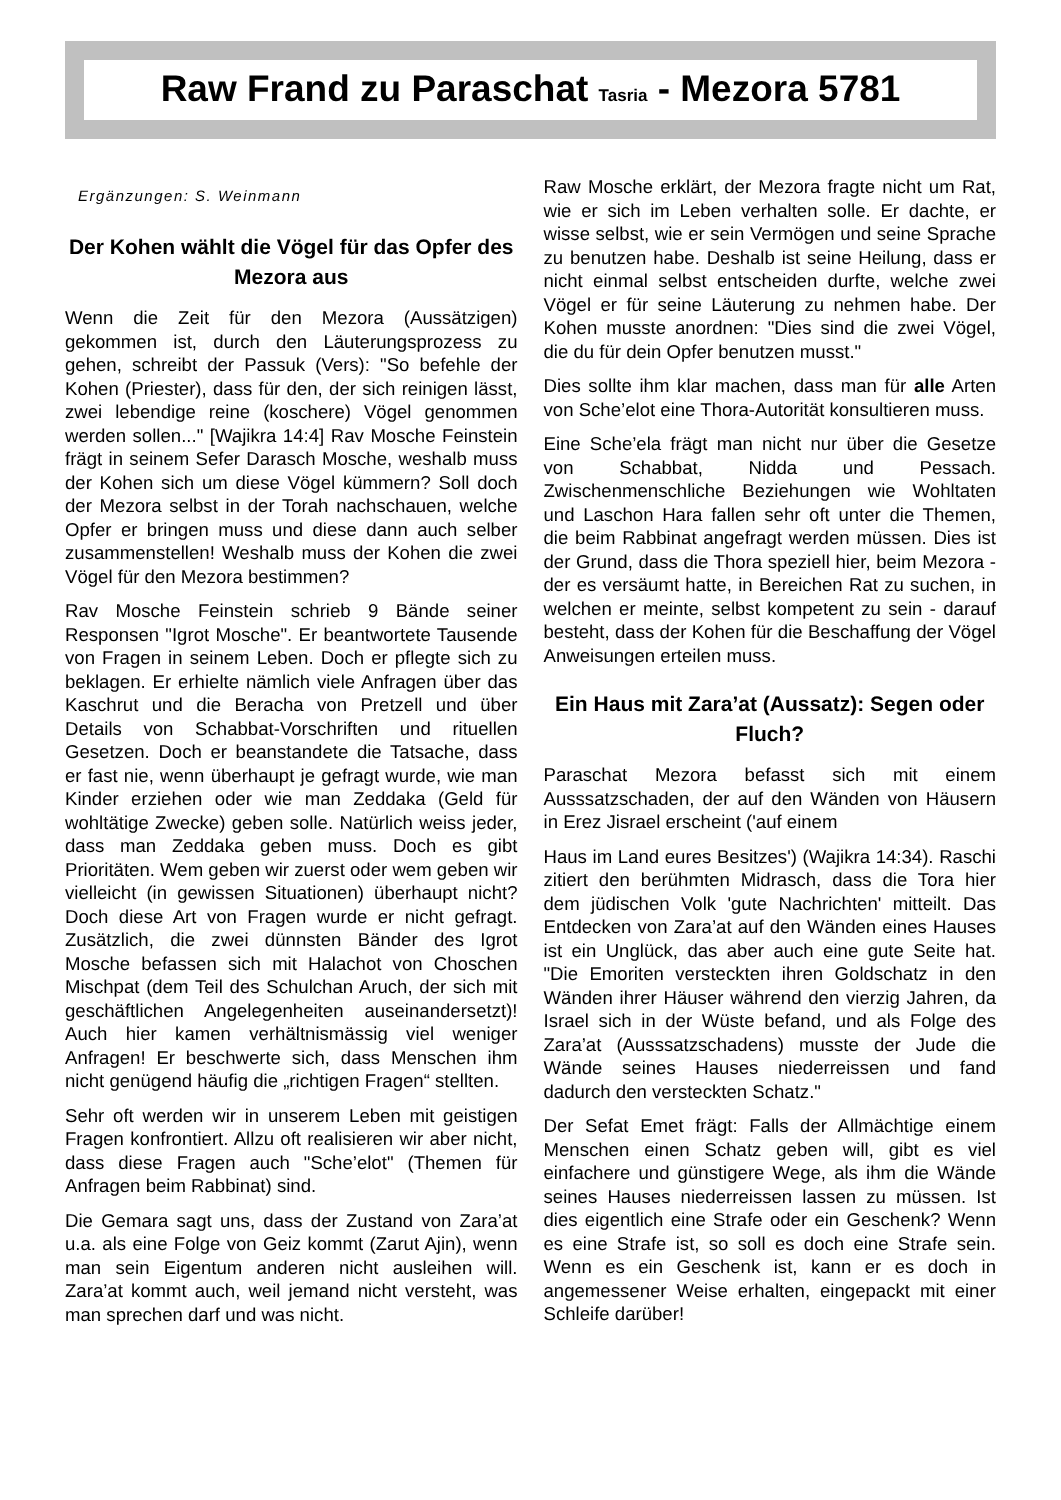Raw Frand zu Paraschat Tasria - Mezora 5781
Ergänzungen: S. Weinmann
Der Kohen wählt die Vögel für das Opfer des Mezora aus
Wenn die Zeit für den Mezora (Aussätzigen) gekommen ist, durch den Läuterungsprozess zu gehen, schreibt der Passuk (Vers): "So befehle der Kohen (Priester), dass für den, der sich reinigen lässt, zwei lebendige reine (koschere) Vögel genommen werden sollen..." [Wajikra 14:4] Rav Mosche Feinstein frägt in seinem Sefer Darasch Mosche, weshalb muss der Kohen sich um diese Vögel kümmern? Soll doch der Mezora selbst in der Torah nachschauen, welche Opfer er bringen muss und diese dann auch selber zusammenstellen! Weshalb muss der Kohen die zwei Vögel für den Mezora bestimmen?
Rav Mosche Feinstein schrieb 9 Bände seiner Responsen "Igrot Mosche". Er beantwortete Tausende von Fragen in seinem Leben. Doch er pflegte sich zu beklagen. Er erhielte nämlich viele Anfragen über das Kaschrut und die Beracha von Pretzell und über Details von Schabbat-Vorschriften und rituellen Gesetzen. Doch er beanstandete die Tatsache, dass er fast nie, wenn überhaupt je gefragt wurde, wie man Kinder erziehen oder wie man Zeddaka (Geld für wohltätige Zwecke) geben solle. Natürlich weiss jeder, dass man Zeddaka geben muss. Doch es gibt Prioritäten. Wem geben wir zuerst oder wem geben wir vielleicht (in gewissen Situationen) überhaupt nicht? Doch diese Art von Fragen wurde er nicht gefragt. Zusätzlich, die zwei dünnsten Bänder des Igrot Mosche befassen sich mit Halachot von Choschen Mischpat (dem Teil des Schulchan Aruch, der sich mit geschäftlichen Angelegenheiten auseinandersetzt)! Auch hier kamen verhältnismässig viel weniger Anfragen! Er beschwerte sich, dass Menschen ihm nicht genügend häufig die „richtigen Fragen“ stellten.
Sehr oft werden wir in unserem Leben mit geistigen Fragen konfrontiert. Allzu oft realisieren wir aber nicht, dass diese Fragen auch "Sche’elot" (Themen für Anfragen beim Rabbinat) sind.
Die Gemara sagt uns, dass der Zustand von Zara’at u.a. als eine Folge von Geiz kommt (Zarut Ajin), wenn man sein Eigentum anderen nicht ausleihen will. Zara’at kommt auch, weil jemand nicht versteht, was man sprechen darf und was nicht.
Raw Mosche erklärt, der Mezora fragte nicht um Rat, wie er sich im Leben verhalten solle. Er dachte, er wisse selbst, wie er sein Vermögen und seine Sprache zu benutzen habe. Deshalb ist seine Heilung, dass er nicht einmal selbst entscheiden durfte, welche zwei Vögel er für seine Läuterung zu nehmen habe. Der Kohen musste anordnen: "Dies sind die zwei Vögel, die du für dein Opfer benutzen musst."
Dies sollte ihm klar machen, dass man für alle Arten von Sche’elot eine Thora-Autorität konsultieren muss.
Eine Sche’ela frägt man nicht nur über die Gesetze von Schabbat, Nidda und Pessach. Zwischenmenschliche Beziehungen wie Wohltaten und Laschon Hara fallen sehr oft unter die Themen, die beim Rabbinat angefragt werden müssen. Dies ist der Grund, dass die Thora speziell hier, beim Mezora - der es versäumt hatte, in Bereichen Rat zu suchen, in welchen er meinte, selbst kompetent zu sein - darauf besteht, dass der Kohen für die Beschaffung der Vögel Anweisungen erteilen muss.
Ein Haus mit Zara’at (Aussatz): Segen oder Fluch?
Paraschat Mezora befasst sich mit einem Ausssatzschaden, der auf den Wänden von Häusern in Erez Jisrael erscheint ('auf einem
Haus im Land eures Besitzes') (Wajikra 14:34). Raschi zitiert den berühmten Midrasch, dass die Tora hier dem jüdischen Volk 'gute Nachrichten' mitteilt. Das Entdecken von Zara’at auf den Wänden eines Hauses ist ein Unglück, das aber auch eine gute Seite hat. "Die Emoriten versteckten ihren Goldschatz in den Wänden ihrer Häuser während den vierzig Jahren, da Israel sich in der Wüste befand, und als Folge des Zara’at (Ausssatzschadens) musste der Jude die Wände seines Hauses niederreissen und fand dadurch den versteckten Schatz."
Der Sefat Emet frägt: Falls der Allmächtige einem Menschen einen Schatz geben will, gibt es viel einfachere und günstigere Wege, als ihm die Wände seines Hauses niederreissen lassen zu müssen. Ist dies eigentlich eine Strafe oder ein Geschenk? Wenn es eine Strafe ist, so soll es doch eine Strafe sein. Wenn es ein Geschenk ist, kann er es doch in angemessener Weise erhalten, eingepackt mit einer Schleife darüber!